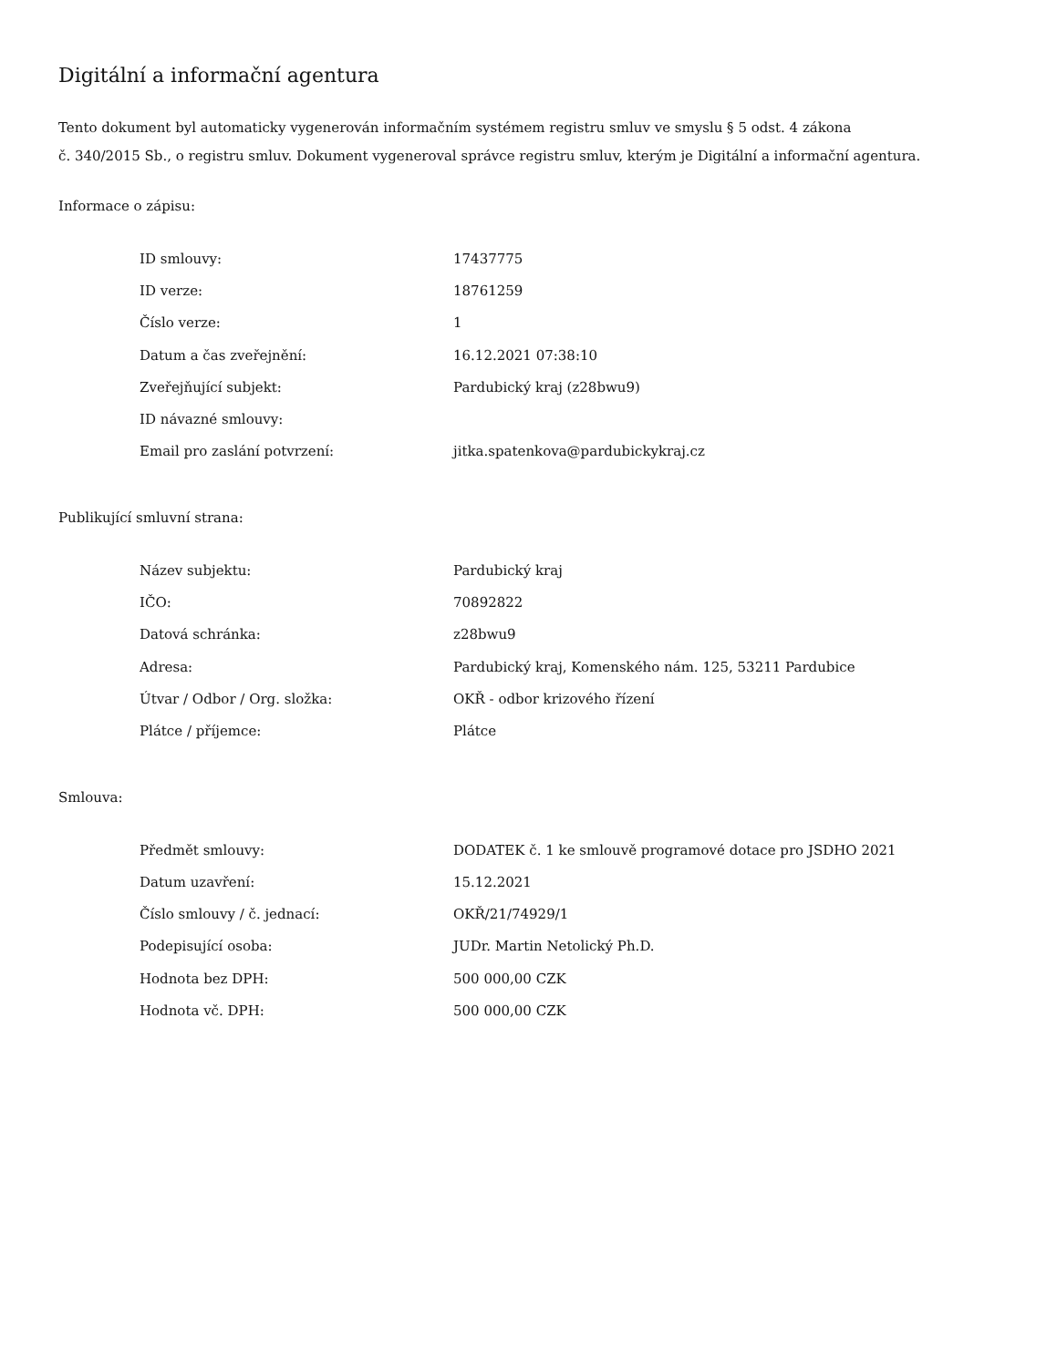Digitální a informační agentura
Tento dokument byl automaticky vygenerován informačním systémem registru smluv ve smyslu § 5 odst. 4 zákona
č. 340/2015 Sb., o registru smluv. Dokument vygeneroval správce registru smluv, kterým je Digitální a informační agentura.
Informace o zápisu:
| ID smlouvy: | 17437775 |
| ID verze: | 18761259 |
| Číslo verze: | 1 |
| Datum a čas zveřejnění: | 16.12.2021 07:38:10 |
| Zveřejňující subjekt: | Pardubický kraj (z28bwu9) |
| ID návazné smlouvy: | |
| Email pro zaslání potvrzení: | jitka.spatenkova@pardubickykraj.cz |
Publikující smluvní strana:
| Název subjektu: | Pardubický kraj |
| IČO: | 70892822 |
| Datová schránka: | z28bwu9 |
| Adresa: | Pardubický kraj, Komenského nám. 125, 53211 Pardubice |
| Útvar / Odbor / Org. složka: | OKŘ - odbor krizového řízení |
| Plátce / příjemce: | Plátce |
Smlouva:
| Předmět smlouvy: | DODATEK č. 1 ke smlouvě programové dotace pro JSDHO 2021 |
| Datum uzavření: | 15.12.2021 |
| Číslo smlouvy / č. jednací: | OKŘ/21/74929/1 |
| Podepisující osoba: | JUDr. Martin Netolický Ph.D. |
| Hodnota bez DPH: | 500 000,00 CZK |
| Hodnota vč. DPH: | 500 000,00 CZK |